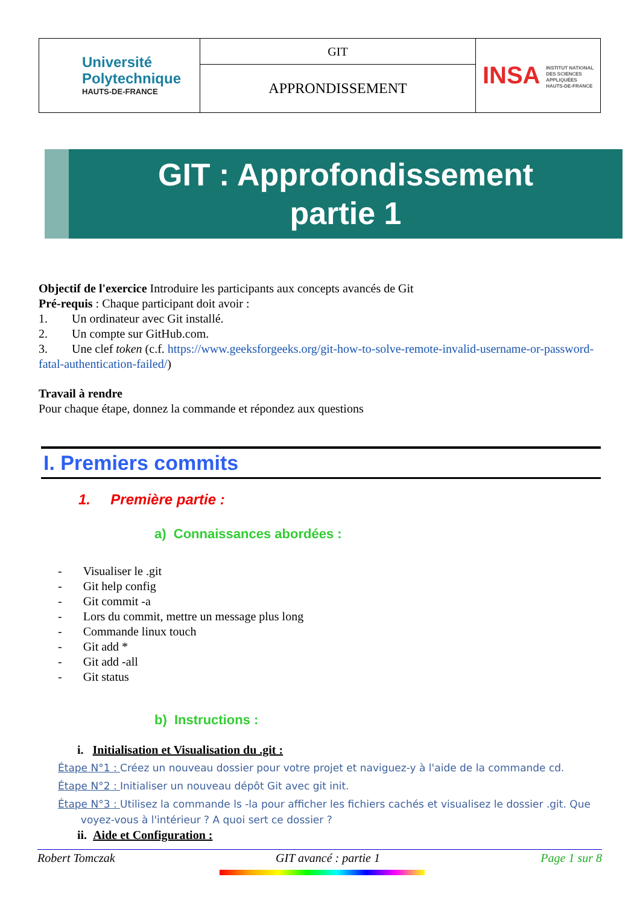| Université Polytechnique HAUTS-DE-FRANCE | GIT | INSA INSTITUT NATIONAL DES SCIENCES APPLIQUÉES HAUTS-DE-FRANCE |
| | APPRONDISSEMENT | |
GIT : Approfondissement
partie 1
Objectif de l'exercice Introduire les participants aux concepts avancés de Git
Pré-requis : Chaque participant doit avoir :
1. Un ordinateur avec Git installé.
2. Un compte sur GitHub.com.
3. Une clef token (c.f. https://www.geeksforgeeks.org/git-how-to-solve-remote-invalid-username-or-password-fatal-authentication-failed/)
Travail à rendre
Pour chaque étape, donnez la commande et répondez aux questions
I. Premiers commits
1. Première partie :
a) Connaissances abordées :
- Visualiser le .git
- Git help config
- Git commit -a
- Lors du commit, mettre un message plus long
- Commande linux touch
- Git add *
- Git add -all
- Git status
b) Instructions :
i. Initialisation et Visualisation du .git :
Étape N°1 : Créez un nouveau dossier pour votre projet et naviguez-y à l'aide de la commande cd.
Étape N°2 : Initialiser un nouveau dépôt Git avec git init.
Étape N°3 : Utilisez la commande ls -la pour afficher les fichiers cachés et visualisez le dossier .git. Que
voyez-vous à l'intérieur ? A quoi sert ce dossier ?
ii. Aide et Configuration :
Robert Tomczak GIT avancé : partie 1 Page 1 sur 8